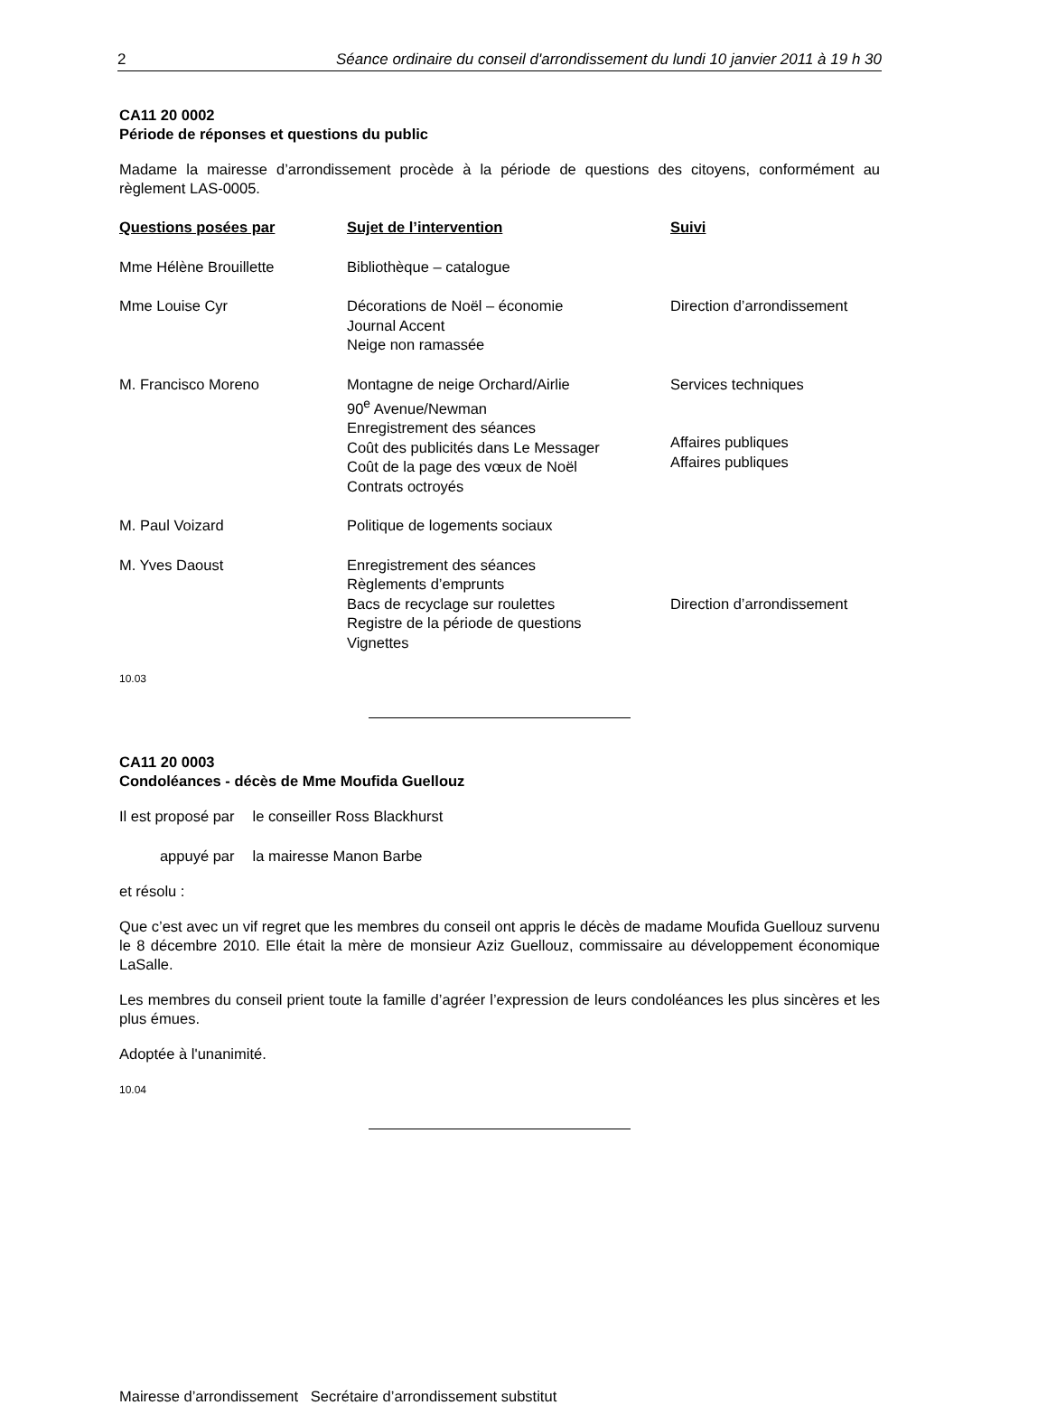2 Séance ordinaire du conseil d'arrondissement du lundi 10 janvier 2011 à 19 h 30
CA11 20 0002
Période de réponses et questions du public
Madame la mairesse d’arrondissement procède à la période de questions des citoyens, conformément au règlement LAS-0005.
| Questions posées par | Sujet de l’intervention | Suivi |
| --- | --- | --- |
| Mme Hélène Brouillette | Bibliothèque – catalogue | |
| Mme Louise Cyr | Décorations de Noël – économie Journal Accent Neige non ramassée | Direction d’arrondissement |
| M. Francisco Moreno | Montagne de neige Orchard/Airlie 90<sup>e</sup> Avenue/Newman Enregistrement des séances Coût des publicités dans Le Messager Coût de la page des vœux de Noël Contrats octroyés | Services techniques Affaires publiques Affaires publiques |
| M. Paul Voizard | Politique de logements sociaux | |
| M. Yves Daoust | Enregistrement des séances Règlements d’emprunts Bacs de recyclage sur roulettes Registre de la période de questions Vignettes | Direction d’arrondissement |
10.03
CA11 20 0003
Condoléances - décès de Mme Moufida Guellouz
| Il est proposé par | le conseiller Ross Blackhurst |
| appuyé par | la mairesse Manon Barbe |
et résolu :
Que c’est avec un vif regret que les membres du conseil ont appris le décès de madame Moufida Guellouz survenu le 8 décembre 2010. Elle était la mère de monsieur Aziz Guellouz, commissaire au développement économique LaSalle.
Les membres du conseil prient toute la famille d’agréer l’expression de leurs condoléances les plus sincères et les plus émues.
Adoptée à l'unanimité.
10.04
Mairesse d’arrondissement Secrétaire d’arrondissement substitut